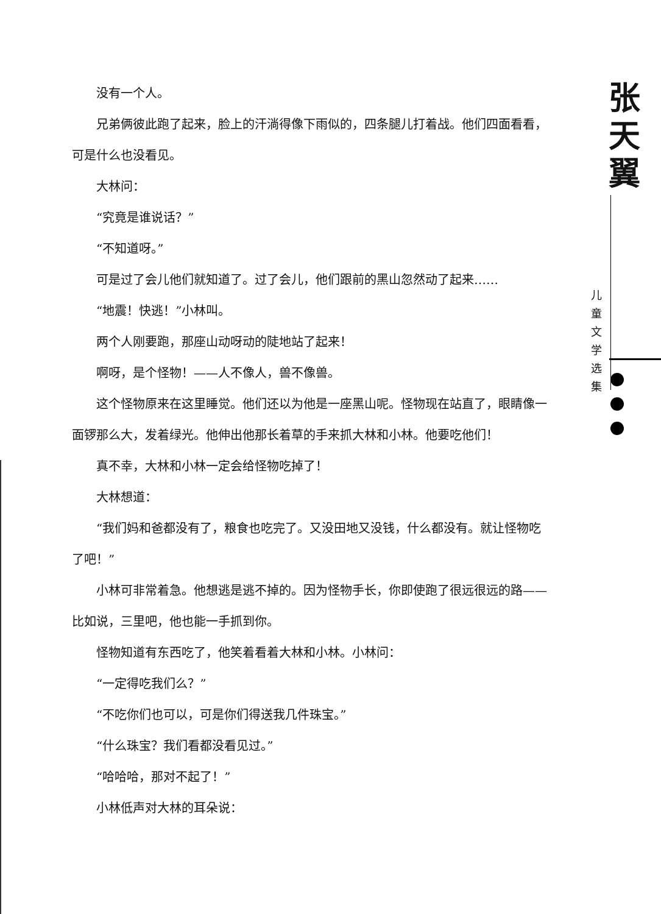没有一个人。
兄弟俩彼此跑了起来，脸上的汗淌得像下雨似的，四条腿儿打着战。他们四面看看，可是什么也没看见。
大林问：
“究竟是谁说话？”
“不知道呀。”
可是过了会儿他们就知道了。过了会儿，他们跟前的黑山忽然动了起来……
“地震！快逃！”小林叫。
两个人刚要跑，那座山动呀动的陡地站了起来！
啊呀，是个怪物！——人不像人，兽不像兽。
这个怪物原来在这里睡觉。他们还以为他是一座黑山呢。怪物现在站直了，眼睛像一面锣那么大，发着绿光。他伸出他那长着草的手来抓大林和小林。他要吃他们！
真不幸，大林和小林一定会给怪物吃掉了！
大林想道：
“我们妈和爸都没有了，粮食也吃完了。又没田地又没钱，什么都没有。就让怪物吃了吧！”
小林可非常着急。他想逃是逃不掉的。因为怪物手长，你即使跑了很远很远的路——比如说，三里吧，他也能一手抓到你。
怪物知道有东西吃了，他笑着看着大林和小林。小林问：
“一定得吃我们么？”
“不吃你们也可以，可是你们得送我几件珠宝。”
“什么珠宝？我们看都没看见过。”
“哈哈哈，那对不起了！”
小林低声对大林的耳朵说：
张
天
翼
儿
童
文
学
选
集